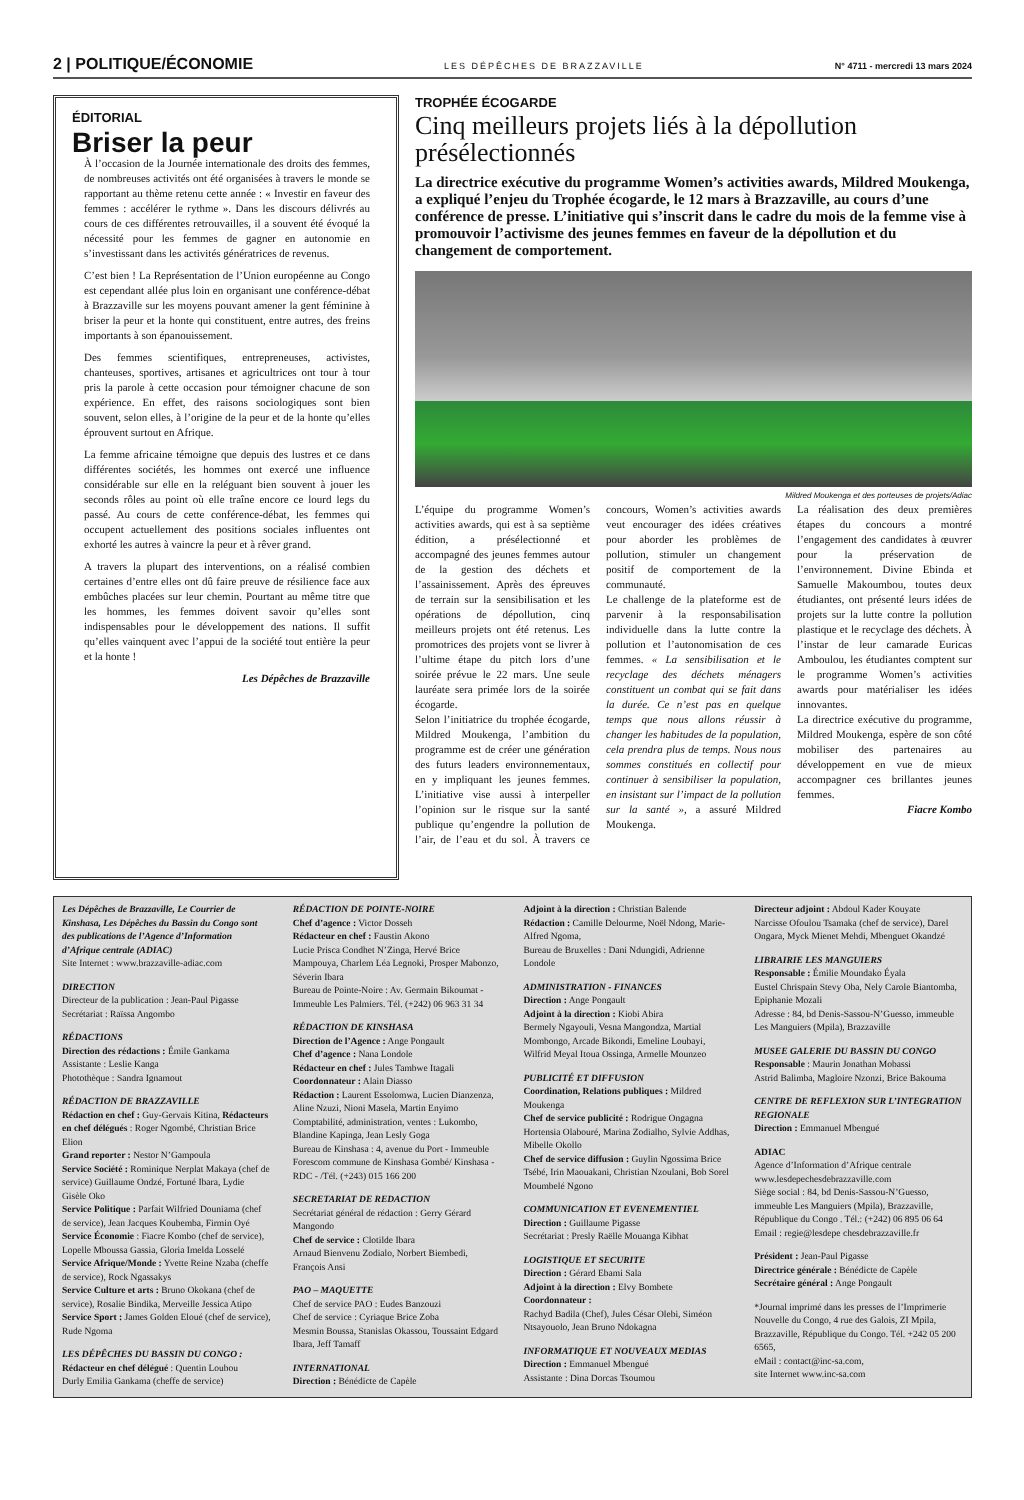2 | POLITIQUE/ÉCONOMIE LES DÉPÊCHES DE BRAZZAVILLE N° 4711 - mercredi 13 mars 2024
ÉDITORIAL
Briser la peur
À l’occasion de la Journée internationale des droits des femmes, de nombreuses activités ont été organisées à travers le monde se rapportant au thème retenu cette année : « Investir en faveur des femmes : accélérer le rythme ». Dans les discours délivrés au cours de ces différentes retrouvailles, il a souvent été évoqué la nécessité pour les femmes de gagner en autonomie en s’investissant dans les activités génératrices de revenus.
C’est bien ! La Représentation de l’Union européenne au Congo est cependant allée plus loin en organisant une conférence-débat à Brazzaville sur les moyens pouvant amener la gent féminine à briser la peur et la honte qui constituent, entre autres, des freins importants à son épanouissement.
Des femmes scientifiques, entrepreneuses, activistes, chanteuses, sportives, artisanes et agricultrices ont tour à tour pris la parole à cette occasion pour témoigner chacune de son expérience. En effet, des raisons sociologiques sont bien souvent, selon elles, à l’origine de la peur et de la honte qu’elles éprouvent surtout en Afrique.
La femme africaine témoigne que depuis des lustres et ce dans différentes sociétés, les hommes ont exercé une influence considérable sur elle en la reléguant bien souvent à jouer les seconds rôles au point où elle traîne encore ce lourd legs du passé. Au cours de cette conférence-débat, les femmes qui occupent actuellement des positions sociales influentes ont exhorté les autres à vaincre la peur et à rêver grand.
A travers la plupart des interventions, on a réalisé combien certaines d’entre elles ont dû faire preuve de résilience face aux embûches placées sur leur chemin. Pourtant au même titre que les hommes, les femmes doivent savoir qu’elles sont indispensables pour le développement des nations. Il suffit qu’elles vainquent avec l’appui de la société tout entière la peur et la honte !
Les Dépêches de Brazzaville
TROPHÉE ÉCOGARDE
Cinq meilleurs projets liés à la dépollution présélectionnés
La directrice exécutive du programme Women’s activities awards, Mildred Moukenga, a expliqué l’enjeu du Trophée écogarde, le 12 mars à Brazzaville, au cours d’une conférence de presse. L’initiative qui s’inscrit dans le cadre du mois de la femme vise à promouvoir l’activisme des jeunes femmes en faveur de la dépollution et du changement de comportement.
Mildred Moukenga et des porteuses de projets/Adiac
L’équipe du programme Women’s activities awards, qui est à sa septième édition, a présélectionné et accompagné des jeunes femmes autour de la gestion des déchets et l’assainissement. Après des épreuves de terrain sur la sensibilisation et les opérations de dépollution, cinq meilleurs projets ont été retenus. Les promotrices des projets vont se livrer à l’ultime étape du pitch lors d’une soirée prévue le 22 mars. Une seule lauréate sera primée lors de la soirée écogarde.
Selon l’initiatrice du trophée écogarde, Mildred Moukenga, l’ambition du programme est de créer une génération des futurs leaders environnementaux, en y impliquant les jeunes femmes. L’initiative vise aussi à interpeller l’opinion sur le risque sur la santé publique qu’engendre la pollution de l’air, de l’eau et du sol. À travers ce concours, Women’s activities awards veut encourager des idées créatives pour aborder les problèmes de pollution, stimuler un changement positif de comportement de la communauté.
Le challenge de la plateforme est de parvenir à la responsabilisation individuelle dans la lutte contre la pollution et l’autonomisation de ces femmes. « La sensibilisation et le recyclage des déchets ménagers constituent un combat qui se fait dans la durée. Ce n’est pas en quelque temps que nous allons réussir à changer les habitudes de la population, cela prendra plus de temps. Nous nous sommes constitués en collectif pour continuer à sensibiliser la population, en insistant sur l’impact de la pollution sur la santé », a assuré Mildred Moukenga.
La réalisation des deux premières étapes du concours a montré l’engagement des candidates à œuvrer pour la préservation de l’environnement. Divine Ebinda et Samuelle Makoumbou, toutes deux étudiantes, ont présenté leurs idées de projets sur la lutte contre la pollution plastique et le recyclage des déchets. À l’instar de leur camarade Euricas Amboulou, les étudiantes comptent sur le programme Women’s activities awards pour matérialiser les idées innovantes.
La directrice exécutive du programme, Mildred Moukenga, espère de son côté mobiliser des partenaires au développement en vue de mieux accompagner ces brillantes jeunes femmes.
Fiacre Kombo
Les Dépêches de Brazzaville, Le Courrier de Kinshasa, Les Dépêches du Bassin du Congo sont des publications de l’Agence d’Information d’Afrique centrale (ADIAC)
Site Internet : www.brazzaville-adiac.com
DIRECTION
Directeur de la publication : Jean-Paul Pigasse
Secrétariat : Raïssa Angombo
RÉDACTIONS
Direction des rédactions : Émile Gankama
Assistante : Leslie Kanga
Photothèque : Sandra Ignamout
RÉDACTION DE BRAZZAVILLE
Rédaction en chef : Guy-Gervais Kitina, Rédacteurs en chef délégués : Roger Ngombé, Christian Brice Elion
Grand reporter : Nestor N’Gampoula
Service Société : Rominique Nerplat Makaya (chef de service) Guillaume Ondzé, Fortuné Ibara, Lydie Gisèle Oko
Service Politique : Parfait Wilfried Douniama (chef de service), Jean Jacques Koubemba, Firmin Oyé
Service Économie : Fiacre Kombo (chef de service), Lopelle Mboussa Gassia, Gloria Imelda Losselé
Service Afrique/Monde : Yvette Reine Nzaba (cheffe de service), Rock Ngassakys
Service Culture et arts : Bruno Okokana (chef de service), Rosalie Bindika, Merveille Jessica Atipo
Service Sport : James Golden Eloué (chef de service), Rude Ngoma
LES DÉPÊCHES DU BASSIN DU CONGO :
Rédacteur en chef délégué : Quentin Loubou
Durly Emilia Gankama (cheffe de service)
RÉDACTION DE POINTE-NOIRE
Chef d’agence : Victor Dosseh
Rédacteur en chef : Faustin Akono
Lucie Prisca Condhet N’Zinga, Hervé Brice Mampouya, Charlem Léa Legnoki, Prosper Mabonzo, Séverin Ibara
Bureau de Pointe-Noire : Av. Germain Bikoumat - Immeuble Les Palmiers. Tél. (+242) 06 963 31 34
RÉDACTION DE KINSHASA
Direction de l’Agence : Ange Pongault
Chef d’agence : Nana Londole
Rédacteur en chef : Jules Tambwe Itagali
Coordonnateur : Alain Diasso
Rédaction : Laurent Essolomwa, Lucien Dianzenza, Aline Nzuzi, Nioni Masela, Martin Enyimo
Comptabilité, administration, ventes : Lukombo, Blandine Kapinga, Jean Lesly Goga
Bureau de Kinshasa : 4, avenue du Port - Immeuble Forescom commune de Kinshasa Gombé/ Kinshasa - RDC - /Tél. (+243) 015 166 200
SECRETARIAT DE REDACTION
Secrétariat général de rédaction : Gerry Gérard Mangondo
Chef de service : Clotilde Ibara
Arnaud Bienvenu Zodialo, Norbert Biembedi, François Ansi
PAO – MAQUETTE
Chef de service PAO : Eudes Banzouzi
Chef de service : Cyriaque Brice Zoba
Mesmin Boussa, Stanislas Okassou, Toussaint Edgard Ibara, Jeff Tamaff
INTERNATIONAL
Direction : Bénédicte de Capèle
Adjoint à la direction : Christian Balende
Rédaction : Camille Delourme, Noël Ndong, Marie-Alfred Ngoma,
Bureau de Bruxelles : Dani Ndungidi, Adrienne Londole
ADMINISTRATION - FINANCES
Direction : Ange Pongault
Adjoint à la direction : Kiobi Abira
Bermely Ngayouli, Vesna Mangondza, Martial Mombongo, Arcade Bikondi, Emeline Loubayi, Wilfrid Meyal Itoua Ossinga, Armelle Mounzeo
PUBLICITÉ ET DIFFUSION
Coordination, Relations publiques : Mildred Moukenga
Chef de service publicité : Rodrigue Ongagna Hortensia Olabouré, Marina Zodialho, Sylvie Addhas, Mibelle Okollo
Chef de service diffusion : Guylin Ngossima Brice Tsébé, Irin Maouakani, Christian Nzoulani, Bob Sorel Moumbelé Ngono
COMMUNICATION ET EVENEMENTIEL
Direction : Guillaume Pigasse
Secrétariat : Presly Raëlle Mouanga Kibhat
LOGISTIQUE ET SECURITE
Direction : Gérard Ebami Sala
Adjoint à la direction : Elvy Bombete
Coordonnateur :
Rachyd Badila (Chef), Jules César Olebi, Siméon Ntsayouolo, Jean Bruno Ndokagna
INFORMATIQUE ET NOUVEAUX MEDIAS
Direction : Emmanuel Mbengué
Assistante : Dina Dorcas Tsoumou
Directeur adjoint : Abdoul Kader Kouyate
Narcisse Ofoulou Tsamaka (chef de service), Darel Ongara, Myck Mienet Mehdi, Mbenguet Okandzé
LIBRAIRIE LES MANGUIERS
Responsable : Émilie Moundako Éyala
Eustel Chrispain Stevy Oba, Nely Carole Biantomba, Epiphanie Mozali
Adresse : 84, bd Denis-Sassou-N’Guesso, immeuble Les Manguiers (Mpila), Brazzaville
MUSEE GALERIE DU BASSIN DU CONGO
Responsable : Maurin Jonathan Mobassi
Astrid Balimba, Magloire Nzonzi, Brice Bakouma
CENTRE DE REFLEXION SUR L’INTEGRATION REGIONALE
Direction : Emmanuel Mbengué
ADIAC
Agence d’Information d’Afrique centrale
www.lesdepechesdebrazzaville.com
Siège social : 84, bd Denis-Sassou-N’Guesso, immeuble Les Manguiers (Mpila), Brazzaville, République du Congo . Tél.: (+242) 06 895 06 64
Email : regie@lesdepe chesdebrazzaville.fr
Président : Jean-Paul Pigasse
Directrice générale : Bénédicte de Capèle
Secrétaire général : Ange Pongault
*Journal imprimé dans les presses de l’Imprimerie Nouvelle du Congo, 4 rue des Galois, ZI Mpila, Brazzaville, République du Congo. Tél. +242 05 200 6565,
eMail : contact@inc-sa.com,
site Internet www.inc-sa.com